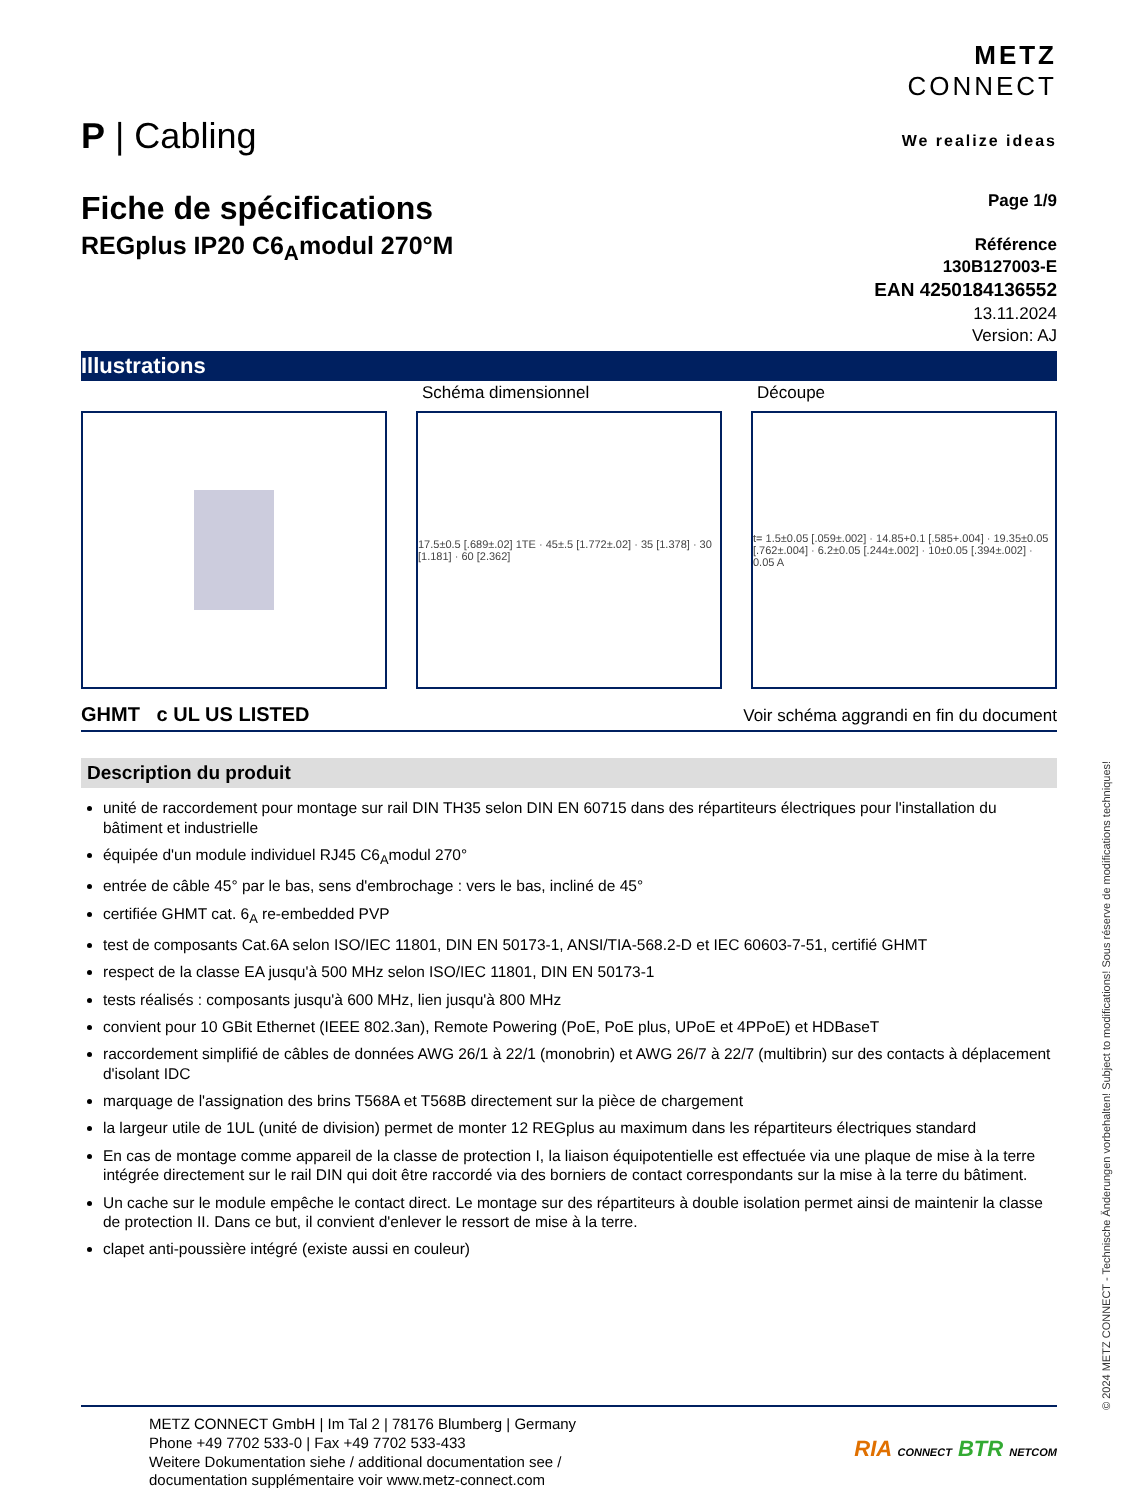P | Cabling
METZ
CONNECT
We realize ideas
Fiche de spécifications
REGplus IP20 C6<sub>A</sub>modul 270°M
Page 1/9
Référence
130B127003-E
EAN 4250184136552
13.11.2024
Version: AJ
Illustrations
Schéma dimensionnel
17.5±0.5 [.689±.02] 1TE · 45±.5 [1.772±.02] · 35 [1.378] · 30 [1.181] · 60 [2.362]
Découpe
t= 1.5±0.05 [.059±.002] · 14.85+0.1 [.585+.004] · 19.35±0.05 [.762±.004] · 6.2±0.05 [.244±.002] · 10±0.05 [.394±.002] · 0.05 A
GHMT c UL US LISTED
Voir schéma aggrandi en fin du document
Description du produit
unité de raccordement pour montage sur rail DIN TH35 selon DIN EN 60715 dans des répartiteurs électriques pour l'installation du bâtiment et industrielle
équipée d'un module individuel RJ45 C6<sub>A</sub>modul 270°
entrée de câble 45° par le bas, sens d'embrochage : vers le bas, incliné de 45°
certifiée GHMT cat. 6<sub>A</sub> re-embedded PVP
test de composants Cat.6A selon ISO/IEC 11801, DIN EN 50173-1, ANSI/TIA-568.2-D et IEC 60603-7-51, certifié GHMT
respect de la classe EA jusqu'à 500 MHz selon ISO/IEC 11801, DIN EN 50173-1
tests réalisés : composants jusqu'à 600 MHz, lien jusqu'à 800 MHz
convient pour 10 GBit Ethernet (IEEE 802.3an), Remote Powering (PoE, PoE plus, UPoE et 4PPoE) et HDBaseT
raccordement simplifié de câbles de données AWG 26/1 à 22/1 (monobrin) et AWG 26/7 à 22/7 (multibrin) sur des contacts à déplacement d'isolant IDC
marquage de l'assignation des brins T568A et T568B directement sur la pièce de chargement
la largeur utile de 1UL (unité de division) permet de monter 12 REGplus au maximum dans les répartiteurs électriques standard
En cas de montage comme appareil de la classe de protection I, la liaison équipotentielle est effectuée via une plaque de mise à la terre intégrée directement sur le rail DIN qui doit être raccordé via des borniers de contact correspondants sur la mise à la terre du bâtiment.
Un cache sur le module empêche le contact direct. Le montage sur des répartiteurs à double isolation permet ainsi de maintenir la classe de protection II. Dans ce but, il convient d'enlever le ressort de mise à la terre.
clapet anti-poussière intégré (existe aussi en couleur)
METZ CONNECT GmbH | Im Tal 2 | 78176 Blumberg | Germany
Phone +49 7702 533-0 | Fax +49 7702 533-433
Weitere Dokumentation siehe / additional documentation see /
documentation supplémentaire voir www.metz-connect.com
RIA CONNECT BTR NETCOM
© 2024 METZ CONNECT - Technische Änderungen vorbehalten! Subject to modifications! Sous réserve de modifications techniques!